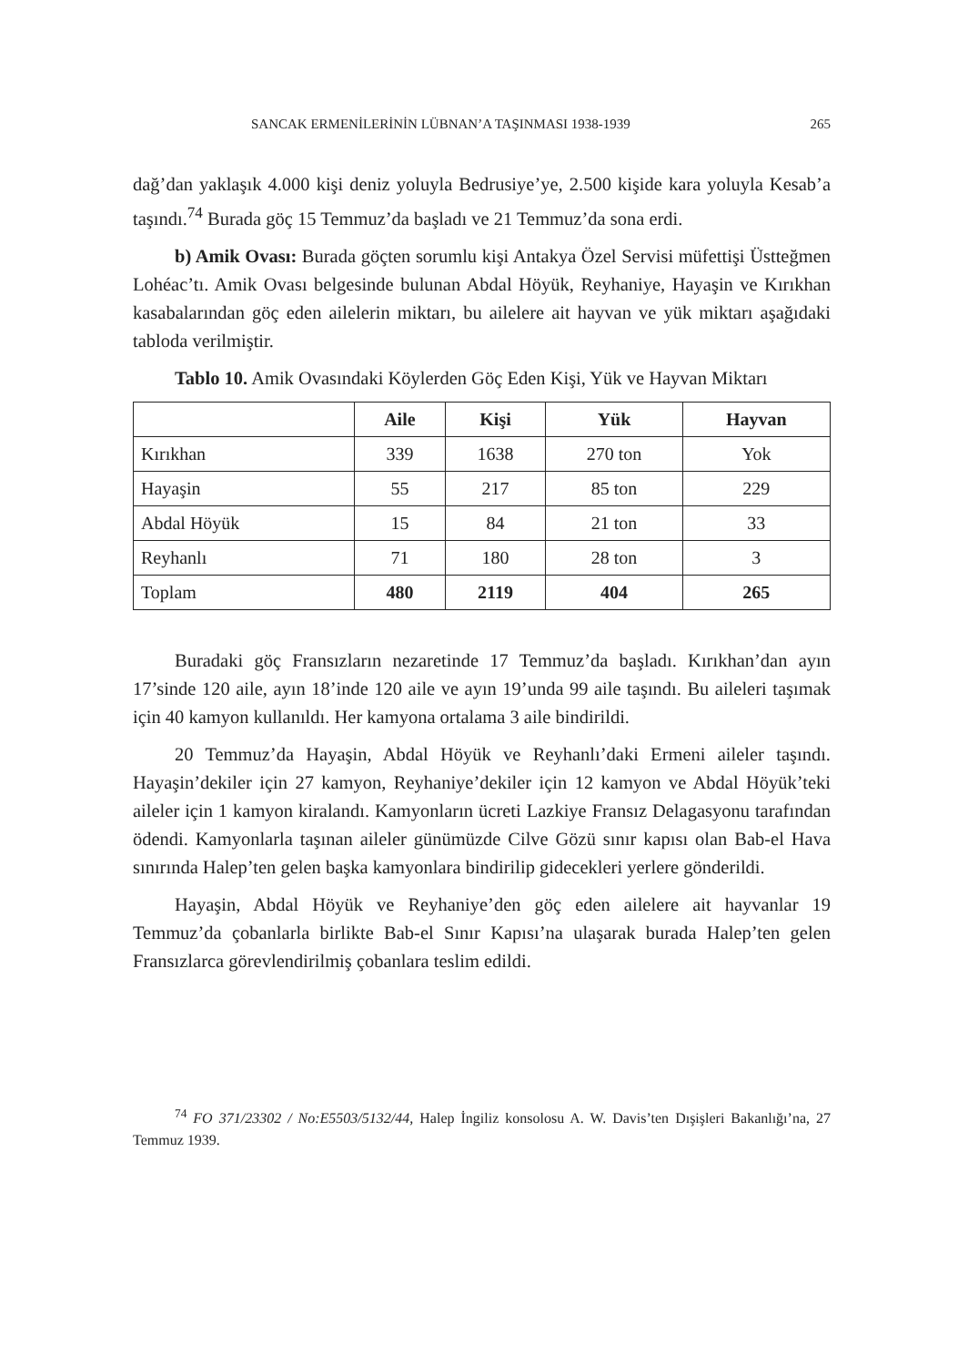SANCAK ERMENİLERİNİN LÜBNAN’A TAŞINMASI 1938-1939 265
dağ’dan yaklaşık 4.000 kişi deniz yoluyla Bedrusiye’ye, 2.500 kişide kara yoluyla Kesab’a taşındı.<sup>74</sup> Burada göç 15 Temmuz’da başladı ve 21 Temmuz’da sona erdi.
b) Amik Ovası: Burada göçten sorumlu kişi Antakya Özel Servisi müfettişi Üstteğmen Lohéac’tı. Amik Ovası belgesinde bulunan Abdal Höyük, Reyhaniye, Hayaşin ve Kırıkhan kasabalarından göç eden ailelerin miktarı, bu ailelere ait hayvan ve yük miktarı aşağıdaki tabloda verilmiştir.
Tablo 10. Amik Ovasındaki Köylerden Göç Eden Kişi, Yük ve Hayvan Miktarı
| | Aile | Kişi | Yük | Hayvan |
| --- | --- | --- | --- | --- |
| Kırıkhan | 339 | 1638 | 270 ton | Yok |
| Hayaşin | 55 | 217 | 85 ton | 229 |
| Abdal Höyük | 15 | 84 | 21 ton | 33 |
| Reyhanlı | 71 | 180 | 28 ton | 3 |
| Toplam | 480 | 2119 | 404 | 265 |
Buradaki göç Fransızların nezaretinde 17 Temmuz’da başladı. Kırıkhan’dan ayın 17’sinde 120 aile, ayın 18’inde 120 aile ve ayın 19’unda 99 aile taşındı. Bu aileleri taşımak için 40 kamyon kullanıldı. Her kamyona ortalama 3 aile bindirildi.
20 Temmuz’da Hayaşin, Abdal Höyük ve Reyhanlı’daki Ermeni aileler taşındı. Hayaşin’dekiler için 27 kamyon, Reyhaniye’dekiler için 12 kamyon ve Abdal Höyük’teki aileler için 1 kamyon kiralandı. Kamyonların ücreti Lazkiye Fransız Delagasyonu tarafından ödendi. Kamyonlarla taşınan aileler günümüzde Cilve Gözü sınır kapısı olan Bab-el Hava sınırında Halep’ten gelen başka kamyonlara bindirilip gidecekleri yerlere gönderildi.
Hayaşin, Abdal Höyük ve Reyhaniye’den göç eden ailelere ait hayvanlar 19 Temmuz’da çobanlarla birlikte Bab-el Sınır Kapısı’na ulaşarak burada Halep’ten gelen Fransızlarca görevlendirilmiş çobanlara teslim edildi.
<sup>74</sup> FO 371/23302 / No:E5503/5132/44, Halep İngiliz konsolosu A. W. Davis’ten Dışişleri Bakanlığı’na, 27 Temmuz 1939.